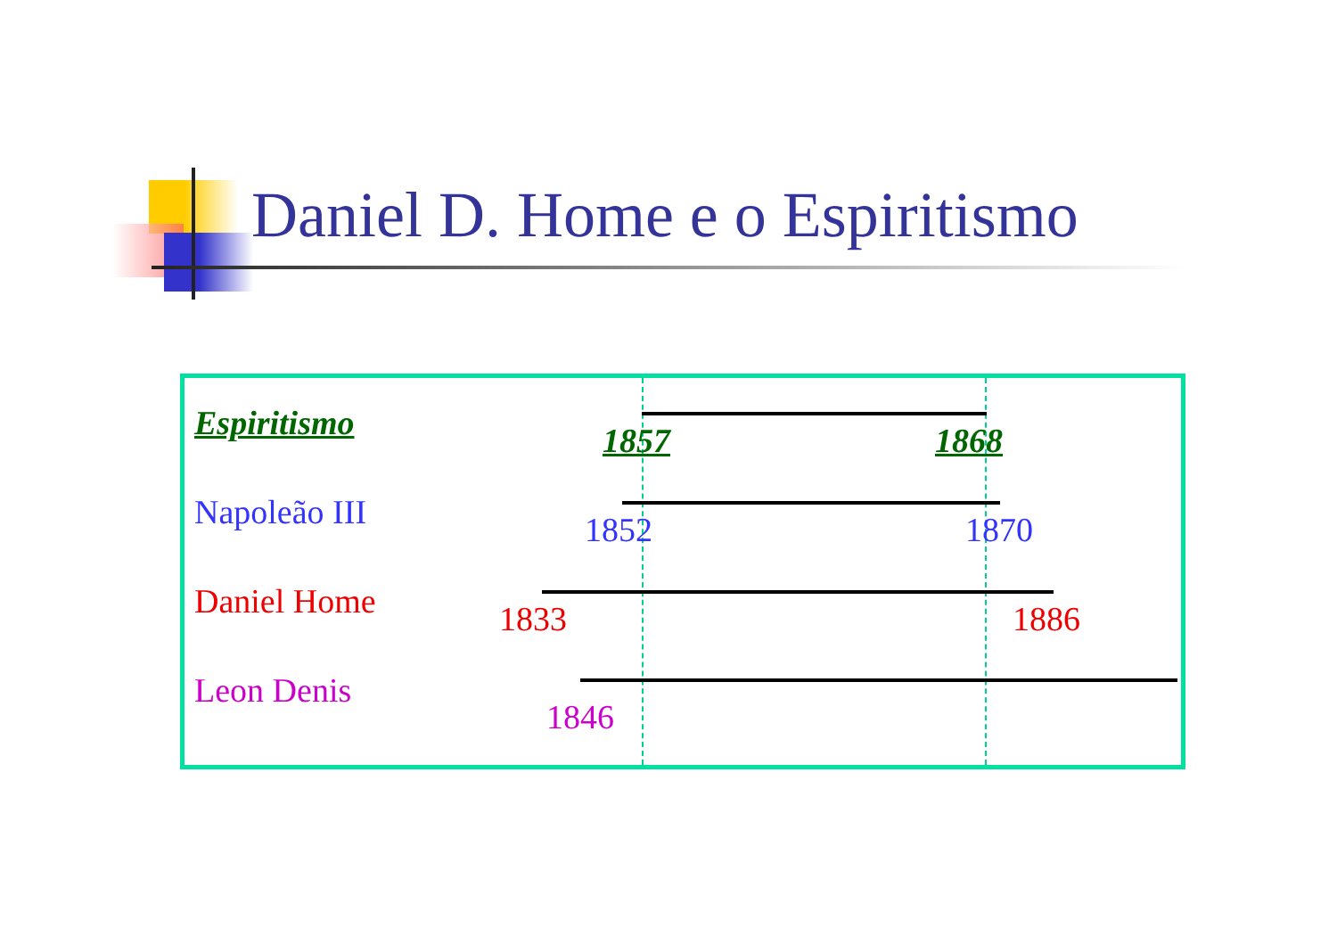Daniel D. Home e o Espiritismo
Espiritismo 1857 1868
Napoleão III 1852 1870
Daniel Home 1833 1886
Leon Denis
1846